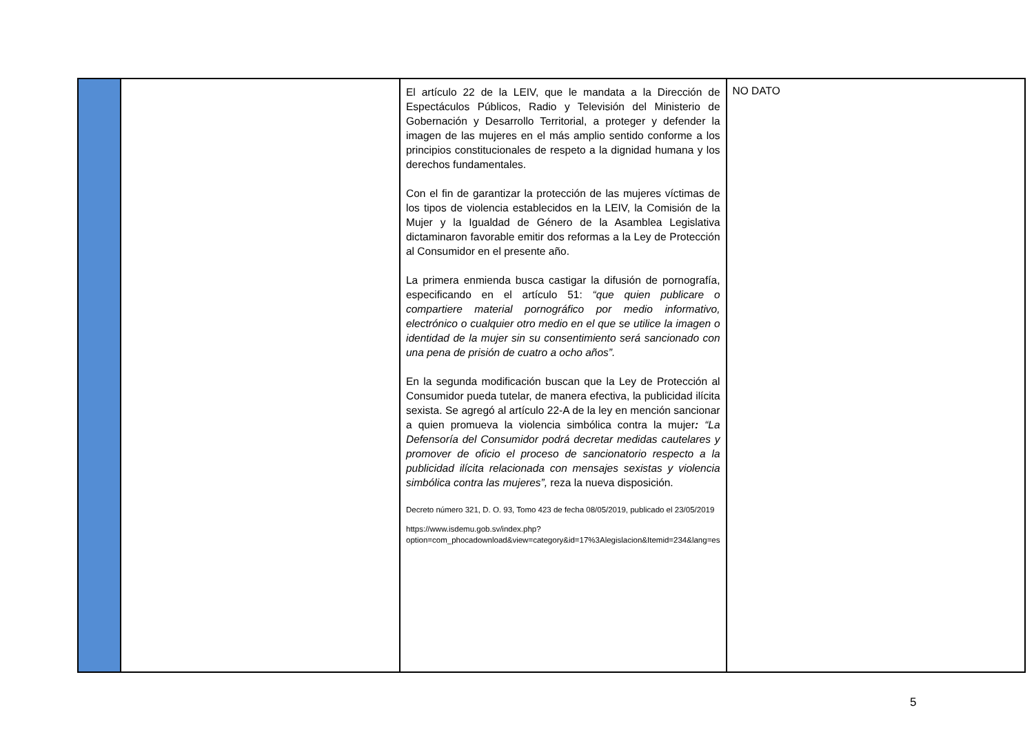| | | El artículo 22 de la LEIV, que le mandata a la Dirección de Espectáculos Públicos, Radio y Televisión del Ministerio de Gobernación y Desarrollo Territorial, a proteger y defender la imagen de las mujeres en el más amplio sentido conforme a los principios constitucionales de respeto a la dignidad humana y los derechos fundamentales. Con el fin de garantizar la protección de las mujeres víctimas de los tipos de violencia establecidos en la LEIV, la Comisión de la Mujer y la Igualdad de Género de la Asamblea Legislativa dictaminaron favorable emitir dos reformas a la Ley de Protección al Consumidor en el presente año. La primera enmienda busca castigar la difusión de pornografía, especificando en el artículo 51: “que quien publicare o compartiere material pornográfico por medio informativo, electrónico o cualquier otro medio en el que se utilice la imagen o identidad de la mujer sin su consentimiento será sancionado con una pena de prisión de cuatro a ocho años”. En la segunda modificación buscan que la Ley de Protección al Consumidor pueda tutelar, de manera efectiva, la publicidad ilícita sexista. Se agregó al artículo 22-A de la ley en mención sancionar a quien promueva la violencia simbólica contra la mujer : “La Defensoría del Consumidor podrá decretar medidas cautelares y promover de oficio el proceso de sancionatorio respecto a la publicidad ilícita relacionada con mensajes sexistas y violencia simbólica contra las mujeres”, reza la nueva disposición. Decreto número 321, D. O. 93, Tomo 423 de fecha 08/05/2019, publicado el 23/05/2019 https://www.isdemu.gob.sv/index.php?option=com_phocadownload&view=category&id=17%3Alegislacion&Itemid=234&lang=es | NO DATO |
5